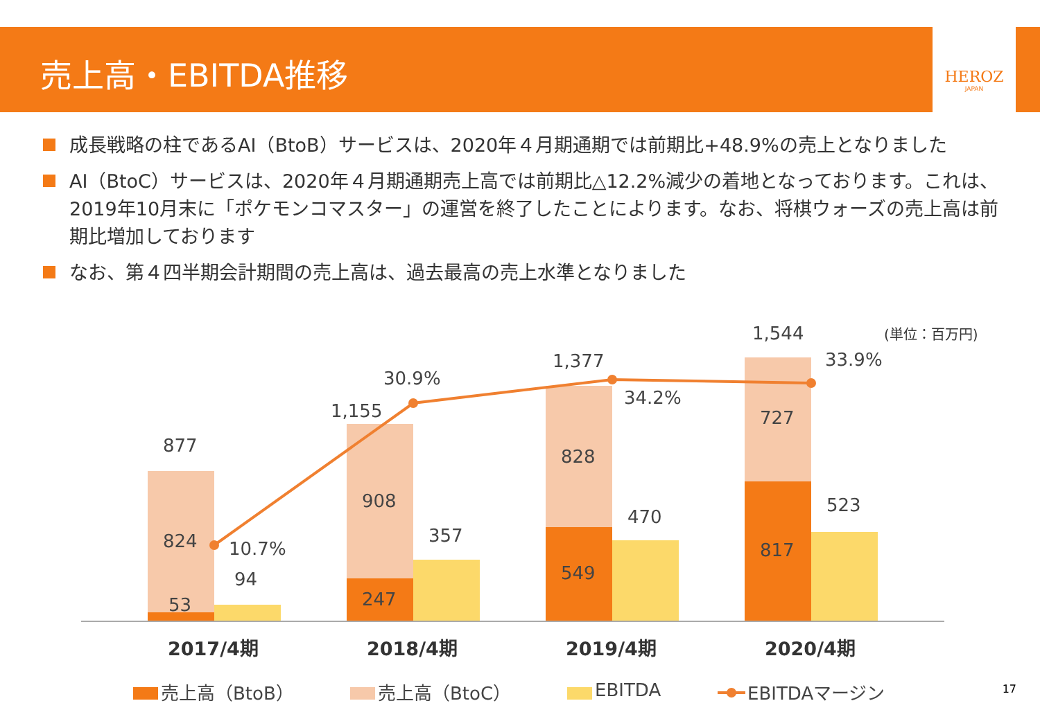売上高・EBITDA推移
HEROZ
JAPAN
成長戦略の柱であるAI（BtoB）サービスは、2020年４月期通期では前期比+48.9%の売上となりました
AI（BtoC）サービスは、2020年４月期通期売上高では前期比△12.2%減少の着地となっております。これは、2019年10月末に「ポケモンコマスター」の運営を終了したことによります。なお、将棋ウォーズの売上高は前期比増加しております
なお、第４四半期会計期間の売上高は、過去最高の売上水準となりました
(単位：百万円)
877
824
53
94
10.7%
1,155
908
247
357
30.9%
1,377
828
549
470
34.2%
1,544
727
817
523
33.9%
2017/4期
2018/4期
2019/4期
2020/4期
売上高（BtoB）
売上高（BtoC）
EBITDA
EBITDAマージン
17